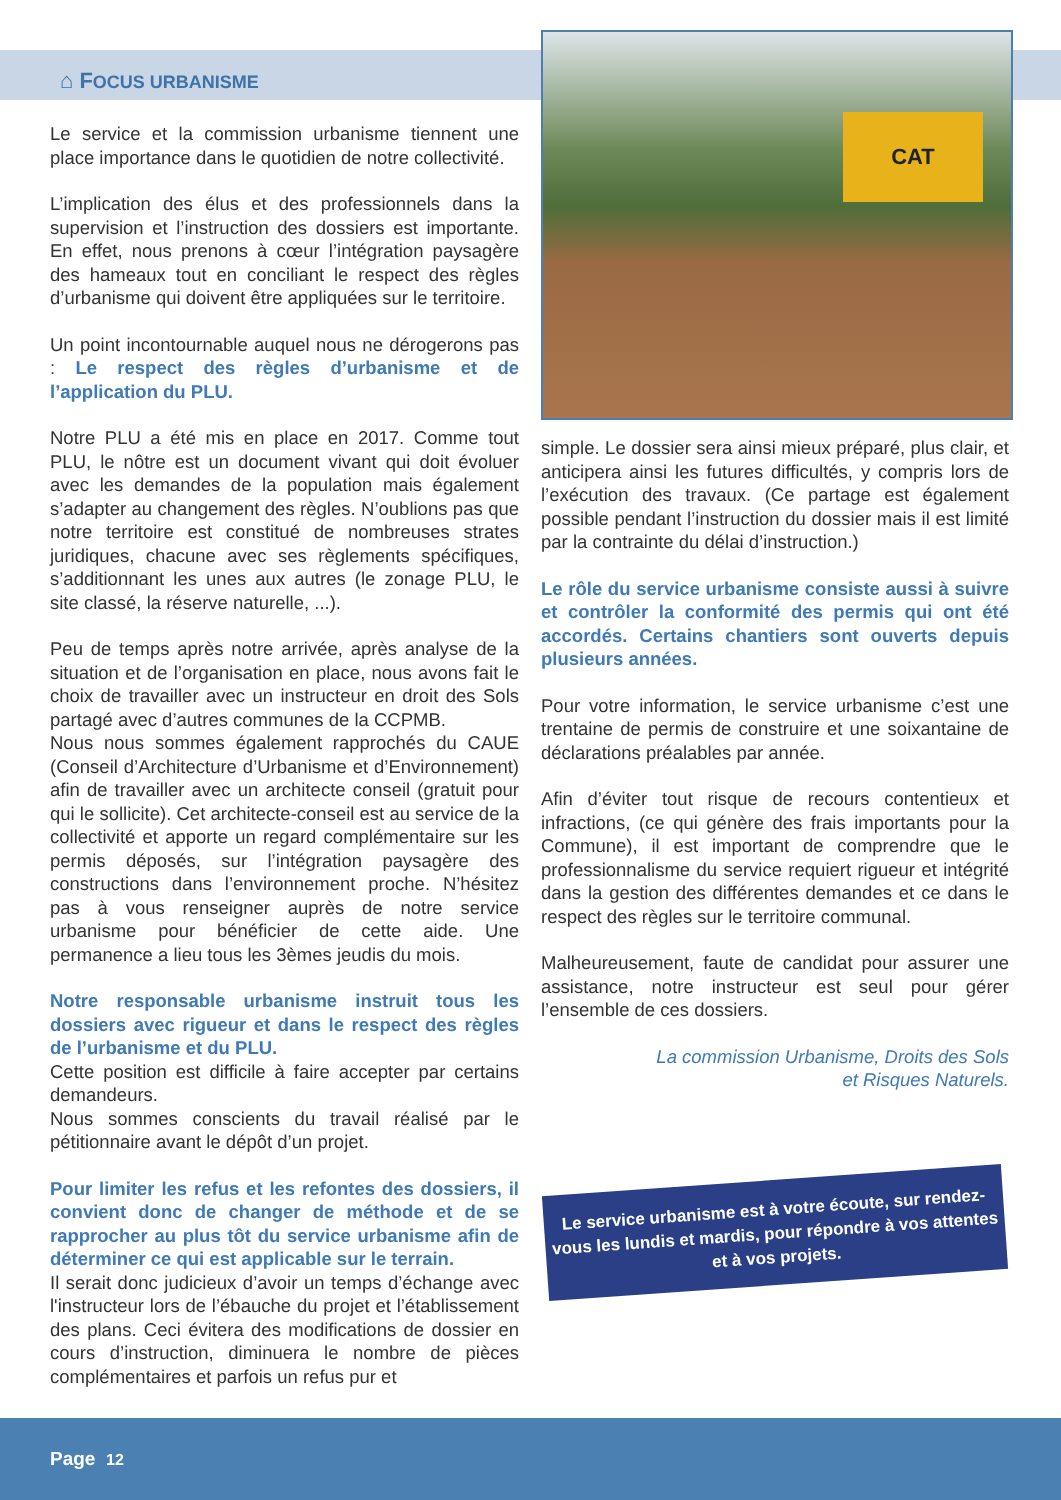⌂ FOCUS URBANISME
CAT
Le service et la commission urbanisme tiennent une place importance dans le quotidien de notre collectivité.
L’implication des élus et des professionnels dans la supervision et l’instruction des dossiers est importante. En effet, nous prenons à cœur l’intégration paysagère des hameaux tout en conciliant le respect des règles d’urbanisme qui doivent être appliquées sur le territoire.
Un point incontournable auquel nous ne dérogerons pas : Le respect des règles d’urbanisme et de l’application du PLU.
Notre PLU a été mis en place en 2017. Comme tout PLU, le nôtre est un document vivant qui doit évoluer avec les demandes de la population mais également s’adapter au changement des règles. N’oublions pas que notre territoire est constitué de nombreuses strates juridiques, chacune avec ses règlements spécifiques, s’additionnant les unes aux autres (le zonage PLU, le site classé, la réserve naturelle, ...).
Peu de temps après notre arrivée, après analyse de la situation et de l’organisation en place, nous avons fait le choix de travailler avec un instructeur en droit des Sols partagé avec d’autres communes de la CCPMB.
Nous nous sommes également rapprochés du CAUE (Conseil d’Architecture d’Urbanisme et d’Environnement) afin de travailler avec un architecte conseil (gratuit pour qui le sollicite). Cet architecte-conseil est au service de la collectivité et apporte un regard complémentaire sur les permis déposés, sur l’intégration paysagère des constructions dans l’environnement proche. N’hésitez pas à vous renseigner auprès de notre service urbanisme pour bénéficier de cette aide. Une permanence a lieu tous les 3èmes jeudis du mois.
Notre responsable urbanisme instruit tous les dossiers avec rigueur et dans le respect des règles de l’urbanisme et du PLU.
Cette position est difficile à faire accepter par certains demandeurs.
Nous sommes conscients du travail réalisé par le pétitionnaire avant le dépôt d’un projet.
Pour limiter les refus et les refontes des dossiers, il convient donc de changer de méthode et de se rapprocher au plus tôt du service urbanisme afin de déterminer ce qui est applicable sur le terrain.
Il serait donc judicieux d’avoir un temps d’échange avec l'instructeur lors de l’ébauche du projet et l’établissement des plans. Ceci évitera des modifications de dossier en cours d’instruction, diminuera le nombre de pièces complémentaires et parfois un refus pur et
simple. Le dossier sera ainsi mieux préparé, plus clair, et anticipera ainsi les futures difficultés, y compris lors de l’exécution des travaux. (Ce partage est également possible pendant l’instruction du dossier mais il est limité par la contrainte du délai d’instruction.)
Le rôle du service urbanisme consiste aussi à suivre et contrôler la conformité des permis qui ont été accordés. Certains chantiers sont ouverts depuis plusieurs années.
Pour votre information, le service urbanisme c’est une trentaine de permis de construire et une soixantaine de déclarations préalables par année.
Afin d’éviter tout risque de recours contentieux et infractions, (ce qui génère des frais importants pour la Commune), il est important de comprendre que le professionnalisme du service requiert rigueur et intégrité dans la gestion des différentes demandes et ce dans le respect des règles sur le territoire communal.
Malheureusement, faute de candidat pour assurer une assistance, notre instructeur est seul pour gérer l’ensemble de ces dossiers.
La commission Urbanisme, Droits des Sols
et Risques Naturels.
Le service urbanisme est à votre écoute, sur rendez-vous les lundis et mardis, pour répondre à vos attentes et à vos projets.
Page 12